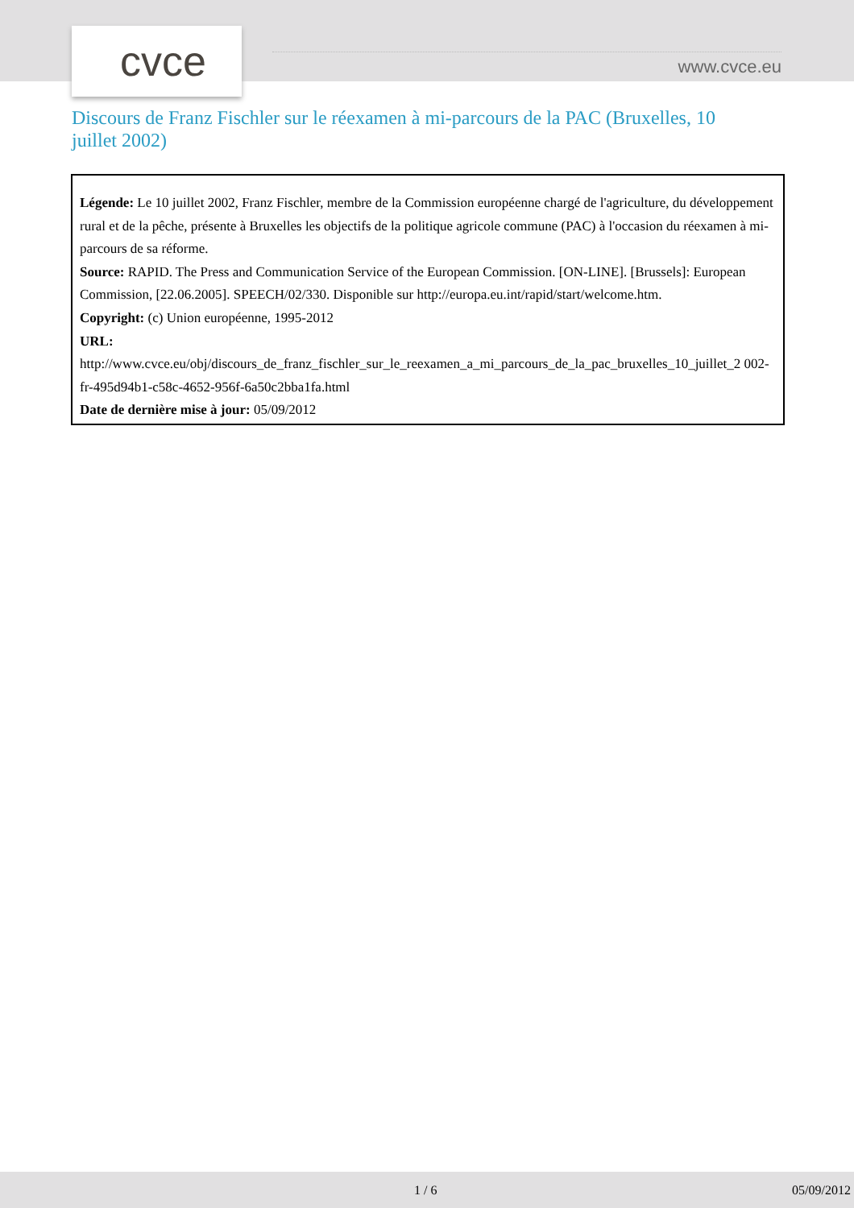cvce
www.cvce.eu
Discours de Franz Fischler sur le réexamen à mi-parcours de la PAC (Bruxelles, 10 juillet 2002)
Légende: Le 10 juillet 2002, Franz Fischler, membre de la Commission européenne chargé de l'agriculture, du développement rural et de la pêche, présente à Bruxelles les objectifs de la politique agricole commune (PAC) à l'occasion du réexamen à mi-parcours de sa réforme.
Source: RAPID. The Press and Communication Service of the European Commission. [ON-LINE]. [Brussels]: European Commission, [22.06.2005]. SPEECH/02/330. Disponible sur http://europa.eu.int/rapid/start/welcome.htm.
Copyright: (c) Union européenne, 1995-2012
URL:
http://www.cvce.eu/obj/discours_de_franz_fischler_sur_le_reexamen_a_mi_parcours_de_la_pac_bruxelles_10_juillet_2 002-fr-495d94b1-c58c-4652-956f-6a50c2bba1fa.html
Date de dernière mise à jour: 05/09/2012
1 / 6 05/09/2012